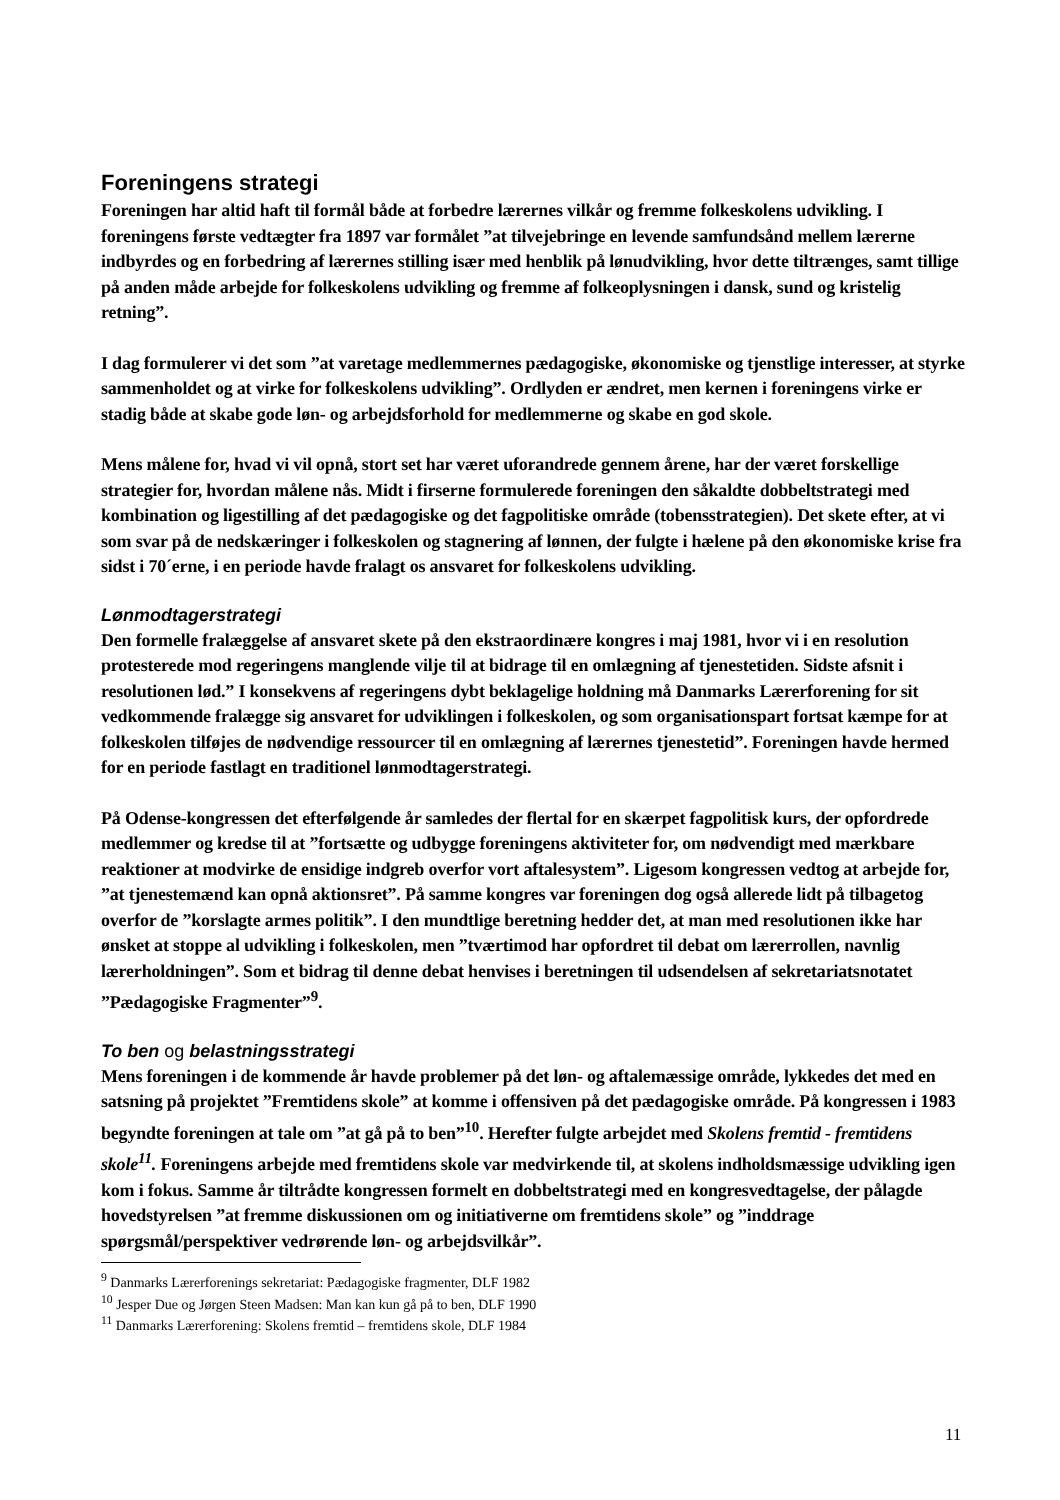Foreningens strategi
Foreningen har altid haft til formål både at forbedre lærernes vilkår og fremme folkeskolens udvikling. I foreningens første vedtægter fra 1897 var formålet ”at tilvejebringe en levende samfundsånd mellem lærerne indbyrdes og en forbedring af lærernes stilling især med henblik på lønudvikling, hvor dette tiltrænges, samt tillige på anden måde arbejde for folkeskolens udvikling og fremme af folkeoplysningen i dansk, sund og kristelig retning”.
I dag formulerer vi det som ”at varetage medlemmernes pædagogiske, økonomiske og tjenstlige interesser, at styrke sammenholdet og at virke for folkeskolens udvikling”. Ordlyden er ændret, men kernen i foreningens virke er stadig både at skabe gode løn- og arbejdsforhold for medlemmerne og skabe en god skole.
Mens målene for, hvad vi vil opnå, stort set har været uforandrede gennem årene, har der været forskellige strategier for, hvordan målene nås. Midt i firserne formulerede foreningen den såkaldte dobbeltstrategi med kombination og ligestilling af det pædagogiske og det fagpolitiske område (tobensstrategien). Det skete efter, at vi som svar på de nedskæringer i folkeskolen og stagnering af lønnen, der fulgte i hælene på den økonomiske krise fra sidst i 70´erne, i en periode havde fralagt os ansvaret for folkeskolens udvikling.
Lønmodtagerstrategi
Den formelle fralæggelse af ansvaret skete på den ekstraordinære kongres i maj 1981, hvor vi i en resolution protesterede mod regeringens manglende vilje til at bidrage til en omlægning af tjenestetiden. Sidste afsnit i resolutionen lød.” I konsekvens af regeringens dybt beklagelige holdning må Danmarks Lærerforening for sit vedkommende fralægge sig ansvaret for udviklingen i folkeskolen, og som organisationspart fortsat kæmpe for at folkeskolen tilføjes de nødvendige ressourcer til en omlægning af lærernes tjenestetid”. Foreningen havde hermed for en periode fastlagt en traditionel lønmodtagerstrategi.
På Odense-kongressen det efterfølgende år samledes der flertal for en skærpet fagpolitisk kurs, der opfordrede medlemmer og kredse til at ”fortsætte og udbygge foreningens aktiviteter for, om nødvendigt med mærkbare reaktioner at modvirke de ensidige indgreb overfor vort aftalesystem”. Ligesom kongressen vedtog at arbejde for, ”at tjenestemænd kan opnå aktionsret”. På samme kongres var foreningen dog også allerede lidt på tilbagetog overfor de ”korslagte armes politik”. I den mundtlige beretning hedder det, at man med resolutionen ikke har ønsket at stoppe al udvikling i folkeskolen, men ”tværtimod har opfordret til debat om lærerrollen, navnlig lærerholdningen”. Som et bidrag til denne debat henvises i beretningen til udsendelsen af sekretariatsnotatet ”Pædagogiske Fragmenter”<sup>9</sup>.
To ben og belastningsstrategi
Mens foreningen i de kommende år havde problemer på det løn- og aftalemæssige område, lykkedes det med en satsning på projektet ”Fremtidens skole” at komme i offensiven på det pædagogiske område. På kongressen i 1983 begyndte foreningen at tale om ”at gå på to ben”<sup>10</sup>. Herefter fulgte arbejdet med Skolens fremtid - fremtidens skole<sup>11</sup>. Foreningens arbejde med fremtidens skole var medvirkende til, at skolens indholdsmæssige udvikling igen kom i fokus. Samme år tiltrådte kongressen formelt en dobbeltstrategi med en kongresvedtagelse, der pålagde hovedstyrelsen ”at fremme diskussionen om og initiativerne om fremtidens skole” og ”inddrage spørgsmål/perspektiver vedrørende løn- og arbejdsvilkår”.
<sup>9</sup> Danmarks Lærerforenings sekretariat: Pædagogiske fragmenter, DLF 1982
<sup>10</sup> Jesper Due og Jørgen Steen Madsen: Man kan kun gå på to ben, DLF 1990
<sup>11</sup> Danmarks Lærerforening: Skolens fremtid – fremtidens skole, DLF 1984
11